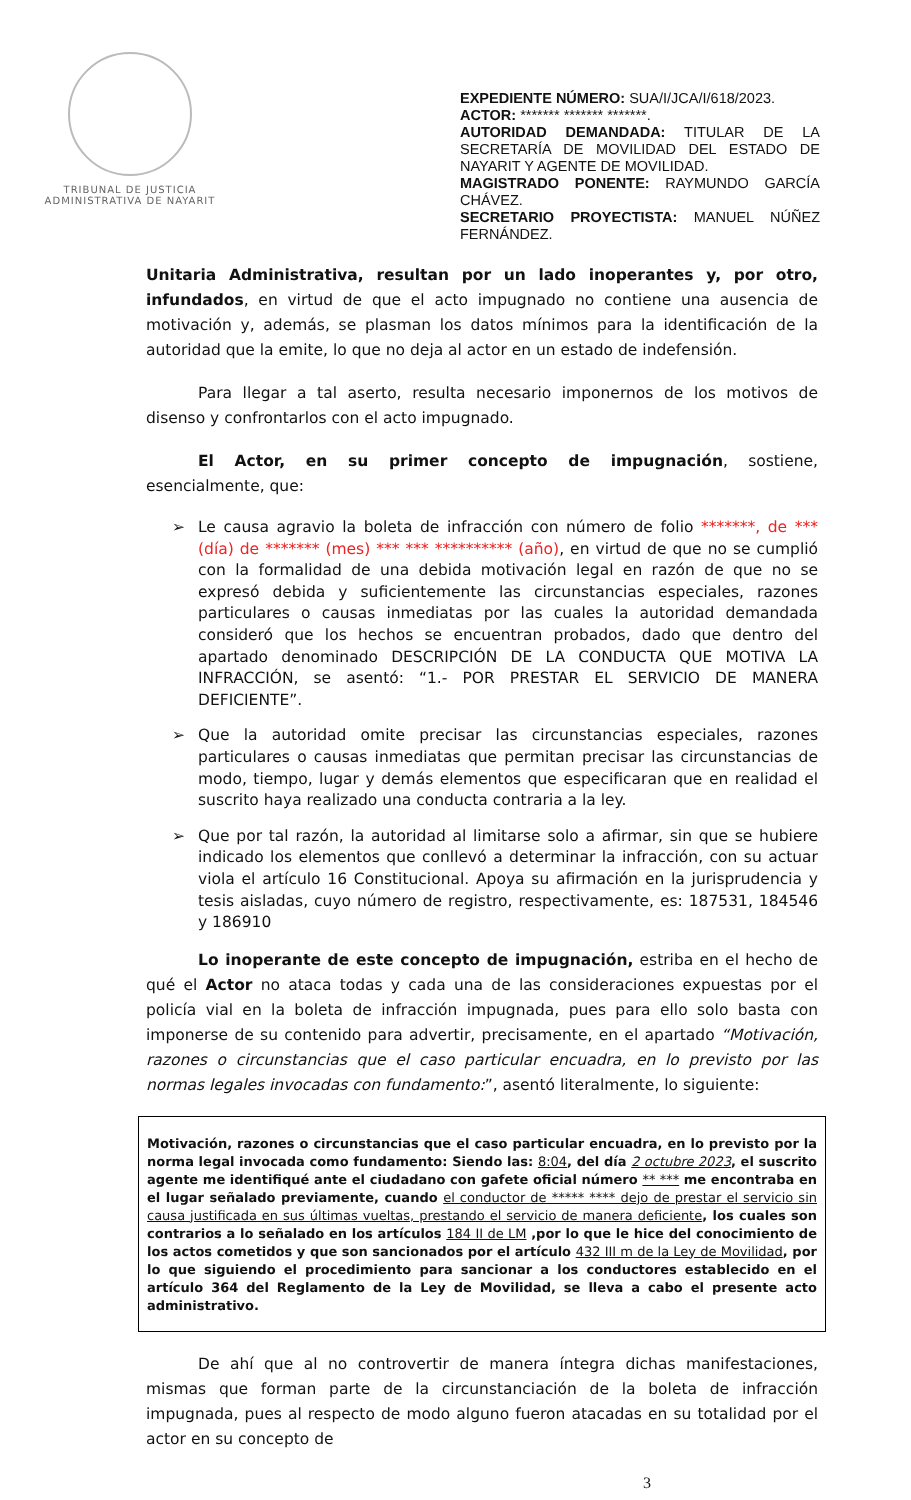TRIBUNAL DE JUSTICIA
ADMINISTRATIVA DE NAYARIT
EXPEDIENTE NÚMERO: SUA/I/JCA/I/618/2023.
ACTOR: ******* ******* *******.
AUTORIDAD DEMANDADA: TITULAR DE LA SECRETARÍA DE MOVILIDAD DEL ESTADO DE NAYARIT Y AGENTE DE MOVILIDAD.
MAGISTRADO PONENTE: RAYMUNDO GARCÍA CHÁVEZ.
SECRETARIO PROYECTISTA: MANUEL NÚÑEZ FERNÁNDEZ.
Unitaria Administrativa, resultan por un lado inoperantes y, por otro, infundados, en virtud de que el acto impugnado no contiene una ausencia de motivación y, además, se plasman los datos mínimos para la identificación de la autoridad que la emite, lo que no deja al actor en un estado de indefensión.
Para llegar a tal aserto, resulta necesario imponernos de los motivos de disenso y confrontarlos con el acto impugnado.
El Actor, en su primer concepto de impugnación, sostiene, esencialmente, que:
➢ Le causa agravio la boleta de infracción con número de folio *******, de *** (día) de ******* (mes) *** *** ********** (año), en virtud de que no se cumplió con la formalidad de una debida motivación legal en razón de que no se expresó debida y suficientemente las circunstancias especiales, razones particulares o causas inmediatas por las cuales la autoridad demandada consideró que los hechos se encuentran probados, dado que dentro del apartado denominado DESCRIPCIÓN DE LA CONDUCTA QUE MOTIVA LA INFRACCIÓN, se asentó: “1.- POR PRESTAR EL SERVICIO DE MANERA DEFICIENTE”.
➢ Que la autoridad omite precisar las circunstancias especiales, razones particulares o causas inmediatas que permitan precisar las circunstancias de modo, tiempo, lugar y demás elementos que especificaran que en realidad el suscrito haya realizado una conducta contraria a la ley.
➢ Que por tal razón, la autoridad al limitarse solo a afirmar, sin que se hubiere indicado los elementos que conllevó a determinar la infracción, con su actuar viola el artículo 16 Constitucional. Apoya su afirmación en la jurisprudencia y tesis aisladas, cuyo número de registro, respectivamente, es: 187531, 184546 y 186910
Lo inoperante de este concepto de impugnación, estriba en el hecho de qué el Actor no ataca todas y cada una de las consideraciones expuestas por el policía vial en la boleta de infracción impugnada, pues para ello solo basta con imponerse de su contenido para advertir, precisamente, en el apartado “Motivación, razones o circunstancias que el caso particular encuadra, en lo previsto por las normas legales invocadas con fundamento:”, asentó literalmente, lo siguiente:
Motivación, razones o circunstancias que el caso particular encuadra, en lo previsto por la norma legal invocada como fundamento: Siendo las: 8:04, del día 2 octubre 2023, el suscrito agente me identifiqué ante el ciudadano con gafete oficial número ** *** me encontraba en el lugar señalado previamente, cuando el conductor de ***** **** dejo de prestar el servicio sin causa justificada en sus últimas vueltas, prestando el servicio de manera deficiente, los cuales son contrarios a lo señalado en los artículos 184 II de LM ,por lo que le hice del conocimiento de los actos cometidos y que son sancionados por el artículo 432 III m de la Ley de Movilidad, por lo que siguiendo el procedimiento para sancionar a los conductores establecido en el artículo 364 del Reglamento de la Ley de Movilidad, se lleva a cabo el presente acto administrativo.
De ahí que al no controvertir de manera íntegra dichas manifestaciones, mismas que forman parte de la circunstanciación de la boleta de infracción impugnada, pues al respecto de modo alguno fueron atacadas en su totalidad por el actor en su concepto de
3